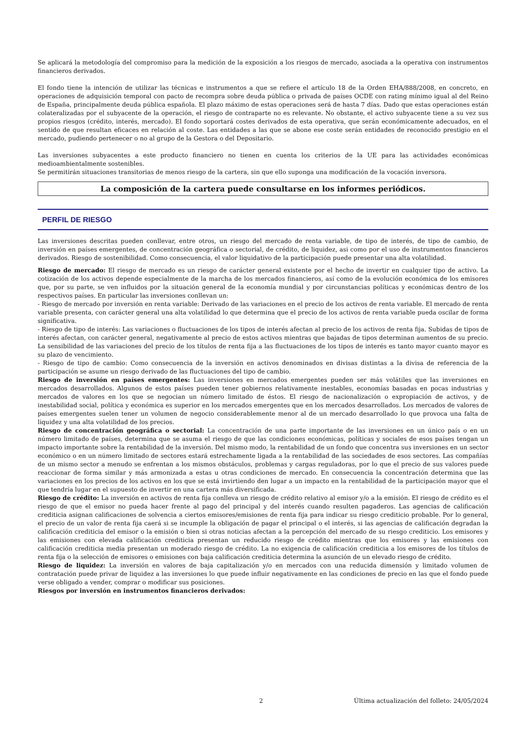Se aplicará la metodología del compromiso para la medición de la exposición a los riesgos de mercado, asociada a la operativa con instrumentos financieros derivados.
El fondo tiene la intención de utilizar las técnicas e instrumentos a que se refiere el artículo 18 de la Orden EHA/888/2008, en concreto, en operaciones de adquisición temporal con pacto de recompra sobre deuda pública o privada de países OCDE con rating mínimo igual al del Reino de España, principalmente deuda pública española. El plazo máximo de estas operaciones será de hasta 7 días. Dado que estas operaciones están colateralizadas por el subyacente de la operación, el riesgo de contraparte no es relevante. No obstante, el activo subyacente tiene a su vez sus propios riesgos (crédito, interés, mercado). El fondo soportará costes derivados de esta operativa, que serán económicamente adecuados, en el sentido de que resultan eficaces en relación al coste. Las entidades a las que se abone ese coste serán entidades de reconocido prestigio en el mercado, pudiendo pertenecer o no al grupo de la Gestora o del Depositario.
Las inversiones subyacentes a este producto financiero no tienen en cuenta los criterios de la UE para las actividades económicas medioambientalmente sostenibles.
Se permitirán situaciones transitorias de menos riesgo de la cartera, sin que ello suponga una modificación de la vocación inversora.
La composición de la cartera puede consultarse en los informes periódicos.
PERFIL DE RIESGO
Las inversiones descritas pueden conllevar, entre otros, un riesgo del mercado de renta variable, de tipo de interés, de tipo de cambio, de inversión en países emergentes, de concentración geográfica o sectorial, de crédito, de liquidez, asi como por el uso de instrumentos financieros derivados. Riesgo de sostenibilidad. Como consecuencia, el valor liquidativo de la participación puede presentar una alta volatilidad.
Riesgo de mercado: El riesgo de mercado es un riesgo de carácter general existente por el hecho de invertir en cualquier tipo de activo. La cotización de los activos depende especialmente de la marcha de los mercados financieros, así como de la evolución económica de los emisores que, por su parte, se ven influidos por la situación general de la economía mundial y por circunstancias políticas y económicas dentro de los respectivos países. En particular las inversiones conllevan un:
- Riesgo de mercado por inversión en renta variable: Derivado de las variaciones en el precio de los activos de renta variable. El mercado de renta variable presenta, con carácter general una alta volatilidad lo que determina que el precio de los activos de renta variable pueda oscilar de forma significativa.
- Riesgo de tipo de interés: Las variaciones o fluctuaciones de los tipos de interés afectan al precio de los activos de renta fija. Subidas de tipos de interés afectan, con carácter general, negativamente al precio de estos activos mientras que bajadas de tipos determinan aumentos de su precio. La sensibilidad de las variaciones del precio de los títulos de renta fija a las fluctuaciones de los tipos de interés es tanto mayor cuanto mayor es su plazo de vencimiento.
- Riesgo de tipo de cambio: Como consecuencia de la inversión en activos denominados en divisas distintas a la divisa de referencia de la participación se asume un riesgo derivado de las fluctuaciones del tipo de cambio.
Riesgo de inversión en países emergentes: Las inversiones en mercados emergentes pueden ser más volátiles que las inversiones en mercados desarrollados. Algunos de estos países pueden tener gobiernos relativamente inestables, economías basadas en pocas industrias y mercados de valores en los que se negocian un número limitado de éstos. El riesgo de nacionalización o expropiación de activos, y de inestabilidad social, política y económica es superior en los mercados emergentes que en los mercados desarrollados. Los mercados de valores de países emergentes suelen tener un volumen de negocio considerablemente menor al de un mercado desarrollado lo que provoca una falta de liquidez y una alta volatilidad de los precios.
Riesgo de concentración geográfica o sectorial: La concentración de una parte importante de las inversiones en un único país o en un número limitado de países, determina que se asuma el riesgo de que las condiciones económicas, políticas y sociales de esos países tengan un impacto importante sobre la rentabilidad de la inversión. Del mismo modo, la rentabilidad de un fondo que concentra sus inversiones en un sector económico o en un número limitado de sectores estará estrechamente ligada a la rentabilidad de las sociedades de esos sectores. Las compañías de un mismo sector a menudo se enfrentan a los mismos obstáculos, problemas y cargas reguladoras, por lo que el precio de sus valores puede reaccionar de forma similar y más armonizada a estas u otras condiciones de mercado. En consecuencia la concentración determina que las variaciones en los precios de los activos en los que se está invirtiendo den lugar a un impacto en la rentabilidad de la participación mayor que el que tendría lugar en el supuesto de invertir en una cartera más diversificada.
Riesgo de crédito: La inversión en activos de renta fija conlleva un riesgo de crédito relativo al emisor y/o a la emisión. El riesgo de crédito es el riesgo de que el emisor no pueda hacer frente al pago del principal y del interés cuando resulten pagaderos. Las agencias de calificación crediticia asignan calificaciones de solvencia a ciertos emisores/emisiones de renta fija para indicar su riesgo crediticio probable. Por lo general, el precio de un valor de renta fija caerá si se incumple la obligación de pagar el principal o el interés, si las agencias de calificación degradan la calificación crediticia del emisor o la emisión o bien si otras noticias afectan a la percepción del mercado de su riesgo crediticio. Los emisores y las emisiones con elevada calificación crediticia presentan un reducido riesgo de crédito mientras que los emisores y las emisiones con calificación crediticia media presentan un moderado riesgo de crédito. La no exigencia de calificación crediticia a los emisores de los títulos de renta fija o la selección de emisores o emisiones con baja calificación crediticia determina la asunción de un elevado riesgo de crédito.
Riesgo de liquidez: La inversión en valores de baja capitalización y/o en mercados con una reducida dimensión y limitado volumen de contratación puede privar de liquidez a las inversiones lo que puede influir negativamente en las condiciones de precio en las que el fondo puede verse obligado a vender, comprar o modificar sus posiciones.
Riesgos por inversión en instrumentos financieros derivados:
2 Última actualización del folleto: 24/05/2024